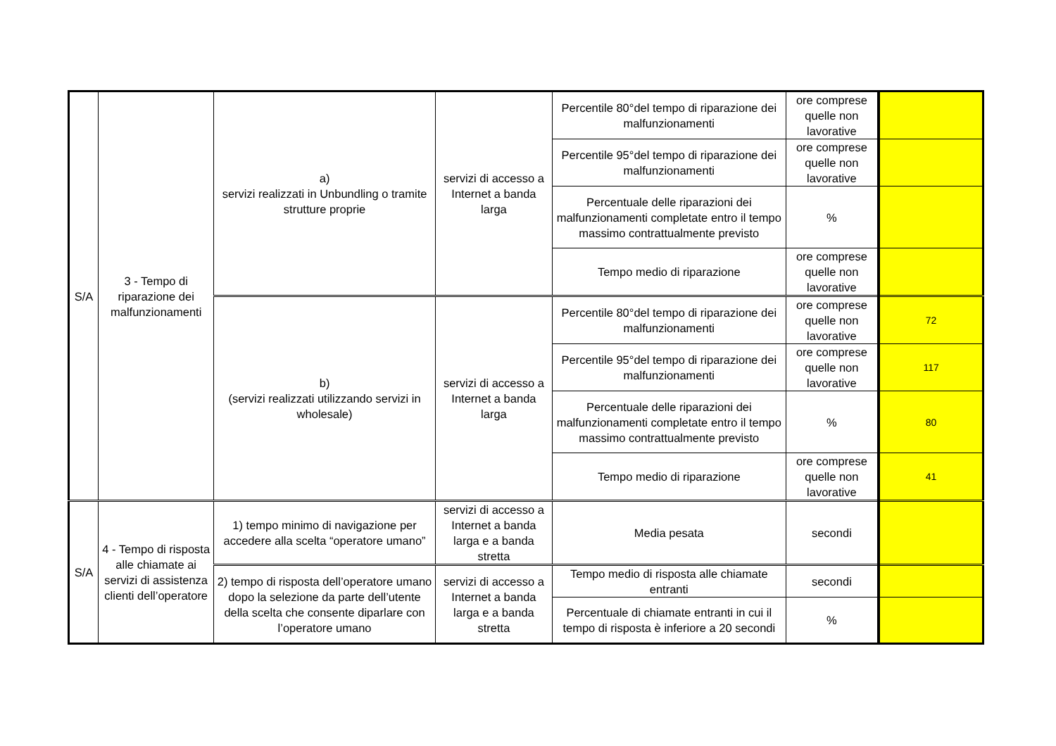| S/A | 3 - Tempo di riparazione dei malfunzionamenti | a) servizi realizzati in Unbundling o tramite strutture proprie | servizi di accesso a Internet a banda larga | Percentile 80°del tempo di riparazione dei malfunzionamenti | ore comprese quelle non lavorative | |
| | | | | Percentile 95°del tempo di riparazione dei malfunzionamenti | ore comprese quelle non lavorative | |
| | | | | Percentuale delle riparazioni dei malfunzionamenti completate entro il tempo massimo contrattualmente previsto | % | |
| | | | | Tempo medio di riparazione | ore comprese quelle non lavorative | |
| | | b) (servizi realizzati utilizzando servizi in wholesale) | servizi di accesso a Internet a banda larga | Percentile 80°del tempo di riparazione dei malfunzionamenti | ore comprese quelle non lavorative | 72 |
| | | | | Percentile 95°del tempo di riparazione dei malfunzionamenti | ore comprese quelle non lavorative | 117 |
| | | | | Percentuale delle riparazioni dei malfunzionamenti completate entro il tempo massimo contrattualmente previsto | % | 80 |
| | | | | Tempo medio di riparazione | ore comprese quelle non lavorative | 41 |
| S/A | 4 - Tempo di risposta alle chiamate ai servizi di assistenza clienti dell’operatore | 1) tempo minimo di navigazione per accedere alla scelta “operatore umano” | servizi di accesso a Internet a banda larga e a banda stretta | Media pesata | secondi | |
| | | 2) tempo di risposta dell’operatore umano dopo la selezione da parte dell’utente della scelta che consente diparlare con l’operatore umano | servizi di accesso a Internet a banda larga e a banda stretta | Tempo medio di risposta alle chiamate entranti | secondi | |
| | | | | Percentuale di chiamate entranti in cui il tempo di risposta è inferiore a 20 secondi | % | |